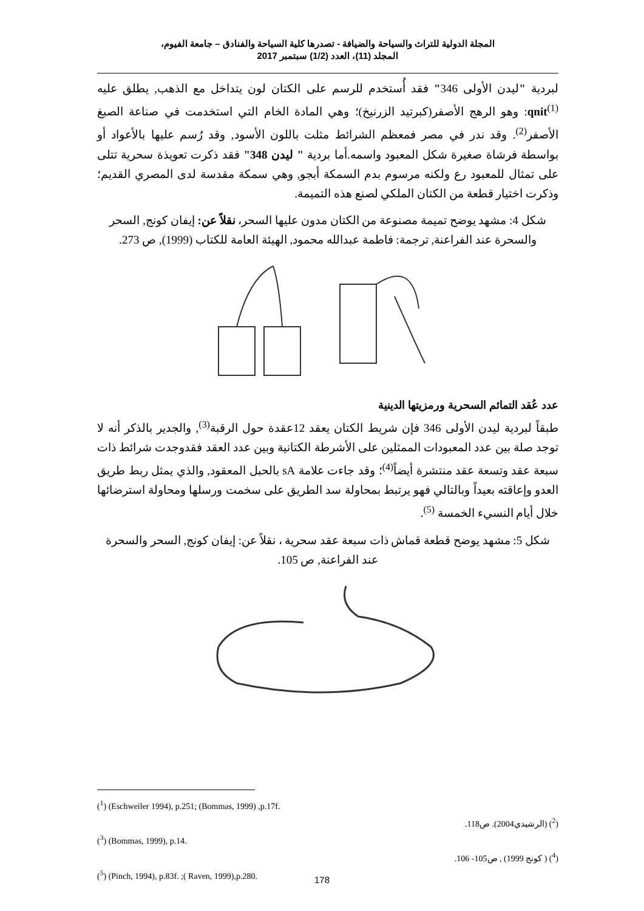المجلة الدولية للتراث والسياحة والضيافة - تصدرها كلية السياحة والفنادق – جامعة الفيوم،
المجلد (11)، العدد (1/2) سبتمبر 2017
لبردية "ليدن الأولى 346" فقد أُستخدم للرسم على الكتان لون يتداخل مع الذهب, يطلق عليه qnit<sup>(1)</sup>: وهو الرهج الأصفر(كبرتيد الزرنيخ)؛ وهي المادة الخام التي استخدمت في صناعة الصبغ الأصفر<sup>(2)</sup>. وقد ندر في مصر فمعظم الشرائط مثلت باللون الأسود, وقد رُسم عليها بالأعواد أو بواسطة فرشاة صغيرة شكل المعبود واسمه.أما بردية " ليدن 348" فقد ذكرت تعويذة سحرية تتلى على تمثال للمعبود رع ولكنه مرسوم بدم السمكة أبجو, وهي سمكة مقدسة لدى المصري القديم؛ وذكرت اختيار قطعة من الكتان الملكي لصنع هذه التميمة.
شكل 4: مشهد يوضح تميمة مصنوعة من الكتان مدون عليها السحر، نقلاً عن: إيفان كونج, السحر والسحرة عند الفراعنة, ترجمة: فاطمة عبدالله محمود, الهيئة العامة للكتاب (1999), ص 273.
عدد عُقد التمائم السحرية ورمزيتها الدينية
طبقاً لبردية ليدن الأولى 346 فإن شريط الكتان يعقد 12عقدة حول الرقبة<sup>(3)</sup>, والجدير بالذكر أنه لا توجد صلة بين عدد المعبودات الممثلين على الأشرطة الكتانية وبين عدد العقد فقدوجدت شرائط ذات سبعة عقد وتسعة عقد منتشرة أيضاً<sup>(4)</sup>؛ وقد جاءت علامة sA بالحبل المعقود, والذي يمثل ربط طريق العدو وإعاقته بعيداً وبالتالي فهو يرتبط بمحاولة سد الطريق على سخمت ورسلها ومحاولة استرضائها خلال أيام النسيء الخمسة <sup>(5)</sup>.
شكل 5: مشهد يوضح قطعة قماش ذات سبعة عقد سحرية ، نقلاً عن: إيفان كونج, السحر والسحرة عند الفراعنة, ص 105.
(<sup>1</sup>) (Eschweiler 1994), p.251; (Bommas, 1999) ,p.17f.
(<sup>2</sup>) (الرشيدي2004). ص118.
(<sup>3</sup>) (Bommas, 1999), p.14.
(<sup>4</sup>) ( كونج 1999) , ص105- 106.
(<sup>5</sup>) (Pinch, 1994), p.83f. ;( Raven, 1999),p.280.
178